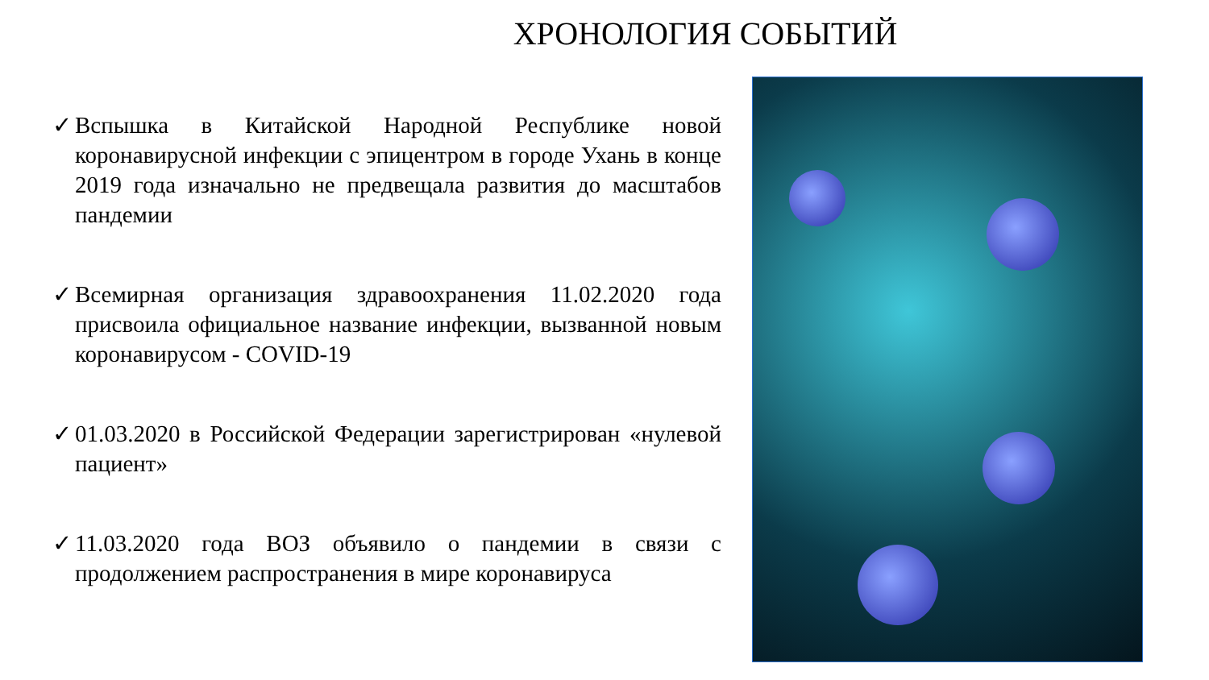ХРОНОЛОГИЯ СОБЫТИЙ
✓ Вспышка в Китайской Народной Республике новой коронавирусной инфекции с эпицентром в городе Ухань в конце 2019 года изначально не предвещала развития до масштабов пандемии
✓ Всемирная организация здравоохранения 11.02.2020 года присвоила официальное название инфекции, вызванной новым коронавирусом - COVID-19
✓ 01.03.2020 в Российской Федерации зарегистрирован «нулевой пациент»
✓ 11.03.2020 года ВОЗ объявило о пандемии в связи с продолжением распространения в мире коронавируса